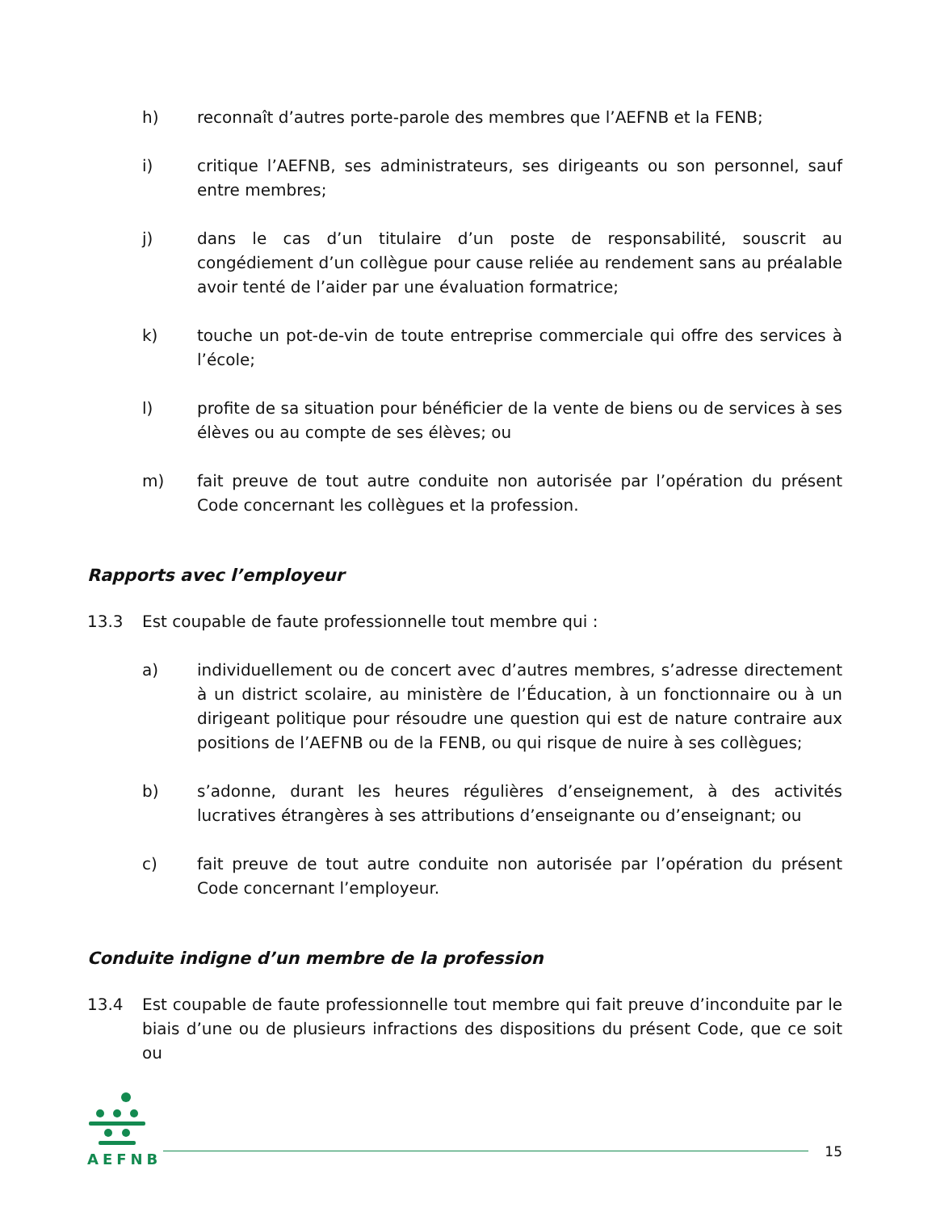h) reconnaît d’autres porte-parole des membres que l’AEFNB et la FENB;
i) critique l’AEFNB, ses administrateurs, ses dirigeants ou son personnel, sauf entre membres;
j) dans le cas d’un titulaire d’un poste de responsabilité, souscrit au congédiement d’un collègue pour cause reliée au rendement sans au préalable avoir tenté de l’aider par une évaluation formatrice;
k) touche un pot-de-vin de toute entreprise commerciale qui offre des services à l’école;
l) profite de sa situation pour bénéficier de la vente de biens ou de services à ses élèves ou au compte de ses élèves; ou
m) fait preuve de tout autre conduite non autorisée par l’opération du présent Code concernant les collègues et la profession.
Rapports avec l’employeur
13.3 Est coupable de faute professionnelle tout membre qui :
a) individuellement ou de concert avec d’autres membres, s’adresse directement à un district scolaire, au ministère de l’Éducation, à un fonctionnaire ou à un dirigeant politique pour résoudre une question qui est de nature contraire aux positions de l’AEFNB ou de la FENB, ou qui risque de nuire à ses collègues;
b) s’adonne, durant les heures régulières d’enseignement, à des activités lucratives étrangères à ses attributions d’enseignante ou d’enseignant; ou
c) fait preuve de tout autre conduite non autorisée par l’opération du présent Code concernant l’employeur.
Conduite indigne d’un membre de la profession
13.4 Est coupable de faute professionnelle tout membre qui fait preuve d’inconduite par le biais d’une ou de plusieurs infractions des dispositions du présent Code, que ce soit ou
AEFNB
15